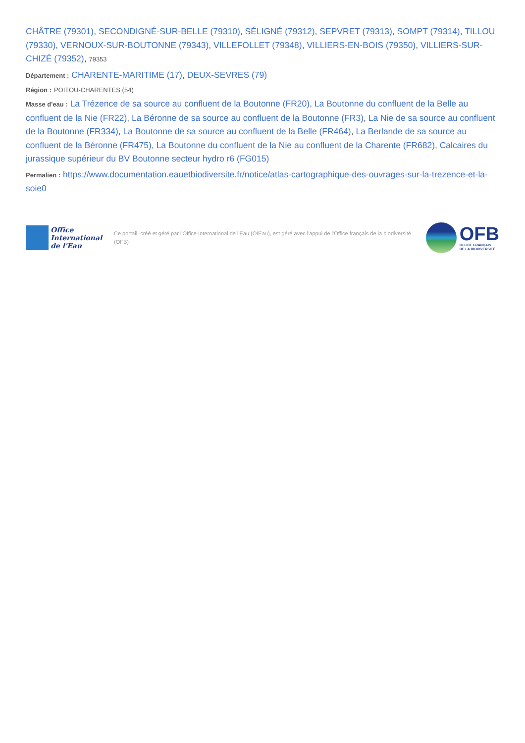CHÂTRE (79301), SECONDIGNÉ-SUR-BELLE (79310), SÉLIGNÉ (79312), SEPVRET (79313), SOMPT (79314), TILLOU (79330), VERNOUX-SUR-BOUTONNE (79343), VILLEFOLLET (79348), VILLIERS-EN-BOIS (79350), VILLIERS-SUR-CHIZÉ (79352), 79353
Département : CHARENTE-MARITIME (17), DEUX-SEVRES (79)
Région : POITOU-CHARENTES (54)
Masse d'eau : La Trézence de sa source au confluent de la Boutonne (FR20), La Boutonne du confluent de la Belle au confluent de la Nie (FR22), La Béronne de sa source au confluent de la Boutonne (FR3), La Nie de sa source au confluent de la Boutonne (FR334), La Boutonne de sa source au confluent de la Belle (FR464), La Berlande de sa source au confluent de la Béronne (FR475), La Boutonne du confluent de la Nie au confluent de la Charente (FR682), Calcaires du jurassique supérieur du BV Boutonne secteur hydro r6 (FG015)
Permalien : https://www.documentation.eauetbiodiversite.fr/notice/atlas-cartographique-des-ouvrages-sur-la-trezence-et-la-soie0
Office
International
de l'Eau
Ce portail, créé et géré par l'Office International de l'Eau (OIEau), est géré avec l'appui de l'Office français de la biodiversité (OFB)
OFB
OFFICE FRANÇAIS
DE LA BIODIVERSITÉ